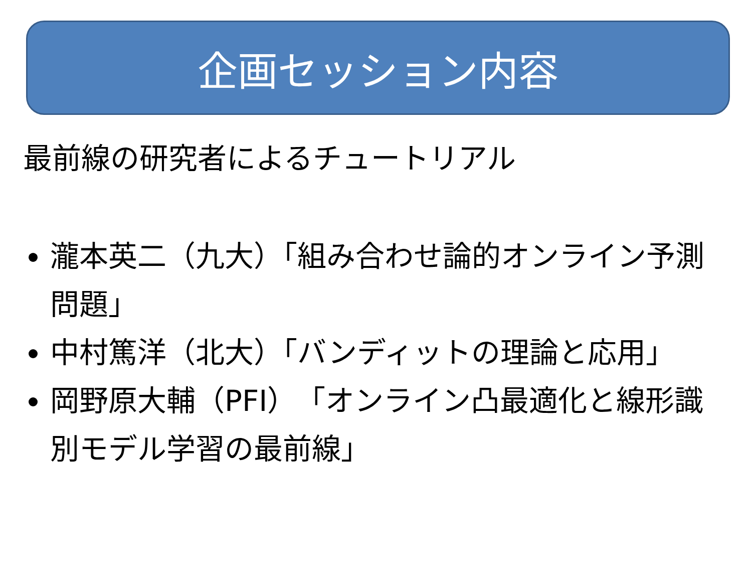企画セッション内容
最前線の研究者によるチュートリアル
瀧本英二（九大）「組み合わせ論的オンライン予測問題」
中村篤洋（北大）「バンディットの理論と応用」
岡野原大輔（PFI）「オンライン凸最適化と線形識別モデル学習の最前線」